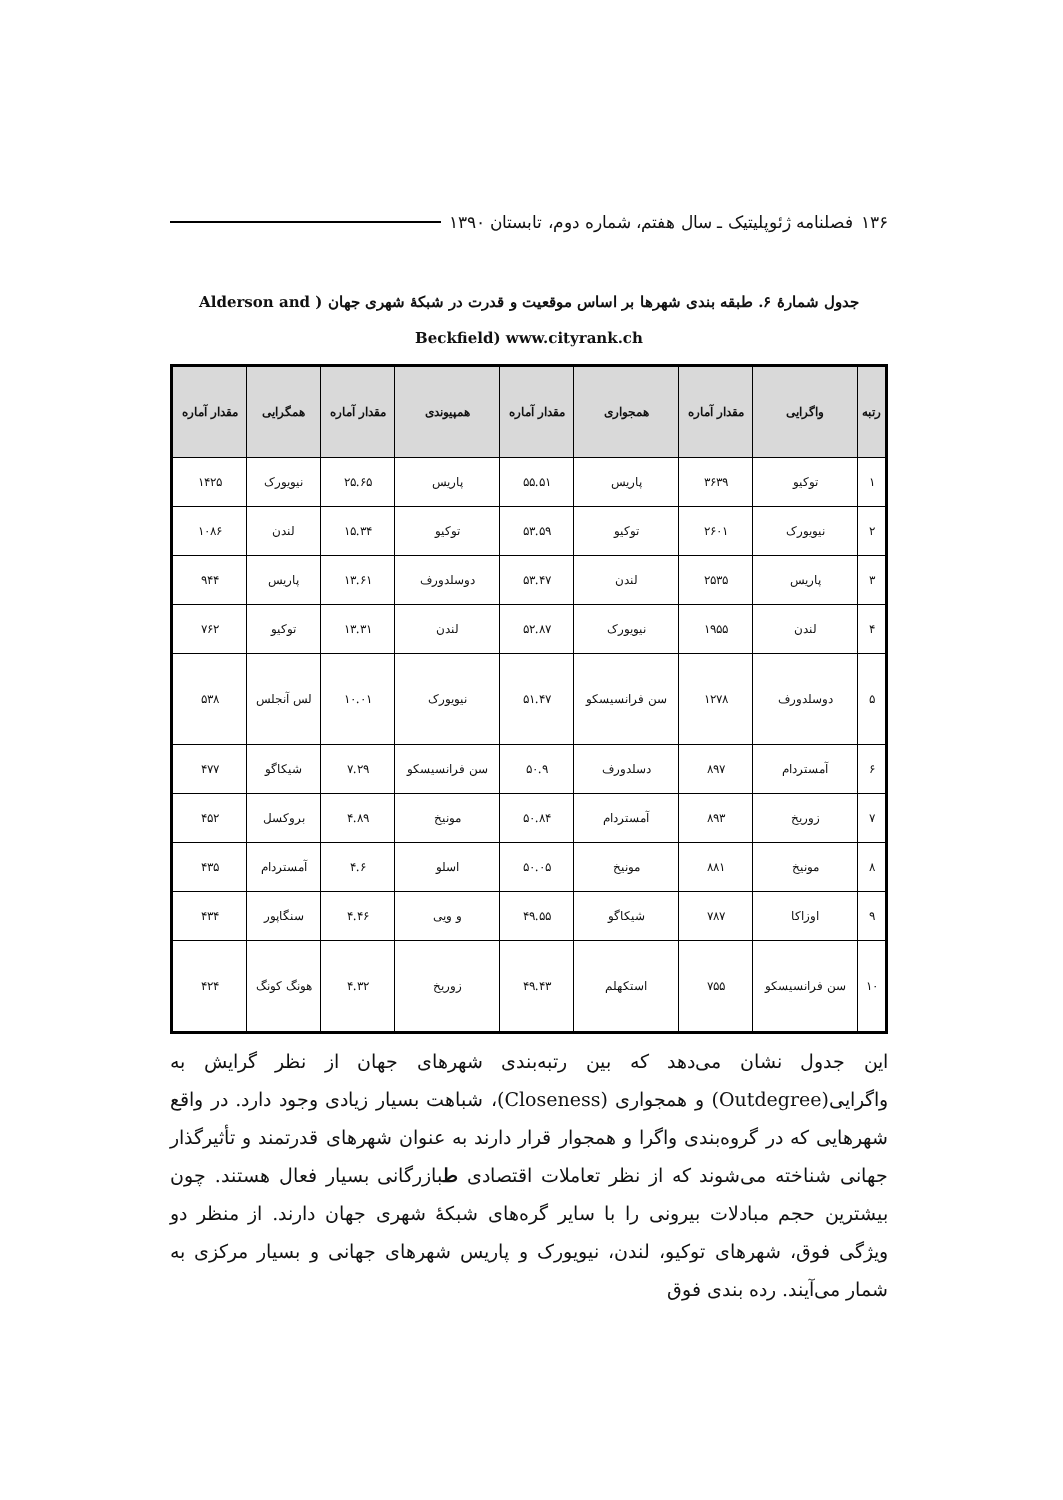۱۳۶ فصلنامه ژئوپلیتیک ـ سال هفتم، شماره دوم، تابستان ۱۳۹۰
جدول شمارۀ ۶. طبقه بندی شهرها بر اساس موقعیت و قدرت در شبکۀ شهری جهان ( Alderson and
Beckfield) www.cityrank.ch
| رتبه | واگرایی | مقدار آماره | همجواری | مقدار آماره | همپیوندی | مقدار آماره | همگرایی | مقدار آماره |
| --- | --- | --- | --- | --- | --- | --- | --- | --- |
| ۱ | توکیو | ۳۶۳۹ | پاریس | ۵۵.۵۱ | پاریس | ۲۵.۶۵ | نیویورک | ۱۴۲۵ |
| ۲ | نیویورک | ۲۶۰۱ | توکیو | ۵۳.۵۹ | توکیو | ۱۵.۳۴ | لندن | ۱۰۸۶ |
| ۳ | پاریس | ۲۵۳۵ | لندن | ۵۳.۴۷ | دوسلدورف | ۱۳.۶۱ | پاریس | ۹۴۴ |
| ۴ | لندن | ۱۹۵۵ | نیویورک | ۵۲.۸۷ | لندن | ۱۳.۳۱ | توکیو | ۷۶۲ |
| ۵ | دوسلدورف | ۱۲۷۸ | سن فرانسیسکو | ۵۱.۴۷ | نیویورک | ۱۰.۰۱ | لس آنجلس | ۵۳۸ |
| ۶ | آمستردام | ۸۹۷ | دسلدورف | ۵۰.۹ | سن فرانسیسکو | ۷.۲۹ | شیکاگو | ۴۷۷ |
| ۷ | زوریخ | ۸۹۳ | آمستردام | ۵۰.۸۴ | مونیخ | ۴.۸۹ | بروکسل | ۴۵۲ |
| ۸ | مونیخ | ۸۸۱ | مونیخ | ۵۰.۰۵ | اسلو | ۴.۶ | آمستردام | ۴۳۵ |
| ۹ | اوزاکا | ۷۸۷ | شیکاگو | ۴۹.۵۵ | و ویی | ۴.۴۶ | سنگاپور | ۴۳۴ |
| ۱۰ | سن فرانسیسکو | ۷۵۵ | استکهلم | ۴۹.۴۳ | زوریخ | ۴.۳۲ | هونگ کونگ | ۴۲۴ |
این جدول نشان می‌دهد که بین رتبه‌بندی شهرهای جهان از نظر گرایش به واگرایی(Outdegree) و همجواری (Closeness)، شباهت بسیار زیادی وجود دارد. در واقع شهرهایی که در گروه‌بندی واگرا و همجوار قرار دارند به عنوان شهرهای قدرتمند و تأثیرگذار جهانی شناخته می‌شوند که از نظر تعاملات اقتصادی طبازرگانی بسیار فعال هستند. چون بیشترین حجم مبادلات بیرونی را با سایر گره‌های شبکۀ شهری جهان دارند. از منظر دو ویژگی فوق، شهرهای توکیو، لندن، نیویورک و پاریس شهرهای جهانی و بسیار مرکزی به شمار می‌آیند. رده بندی فوق